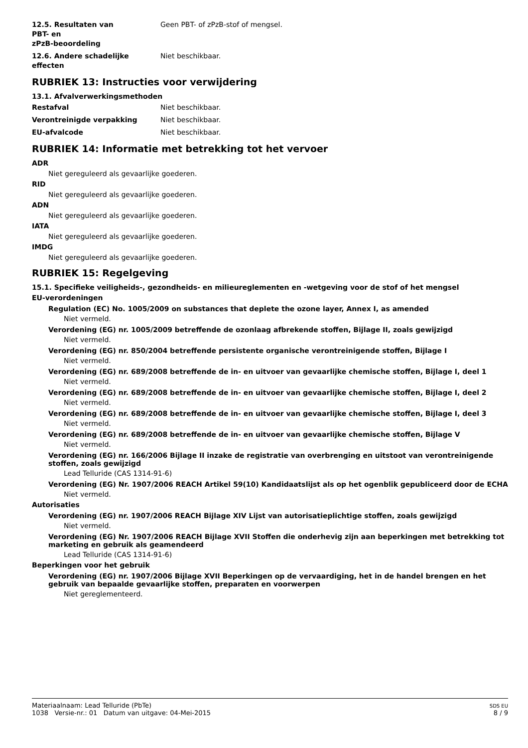12.5. Resultaten van
PBT- en
zPzB-beoordeling
Geen PBT- of zPzB-stof of mengsel.
12.6. Andere schadelijke
effecten
Niet beschikbaar.
RUBRIEK 13: Instructies voor verwijdering
13.1. Afvalverwerkingsmethoden
Restafval Niet beschikbaar.
Verontreinigde verpakking Niet beschikbaar.
EU-afvalcode Niet beschikbaar.
RUBRIEK 14: Informatie met betrekking tot het vervoer
ADR
Niet gereguleerd als gevaarlijke goederen.
RID
Niet gereguleerd als gevaarlijke goederen.
ADN
Niet gereguleerd als gevaarlijke goederen.
IATA
Niet gereguleerd als gevaarlijke goederen.
IMDG
Niet gereguleerd als gevaarlijke goederen.
RUBRIEK 15: Regelgeving
15.1. Specifieke veiligheids-, gezondheids- en milieureglementen en -wetgeving voor de stof of het mengsel
EU-verordeningen
Regulation (EC) No. 1005/2009 on substances that deplete the ozone layer, Annex I, as amended
Niet vermeld.
Verordening (EG) nr. 1005/2009 betreffende de ozonlaag afbrekende stoffen, Bijlage II, zoals gewijzigd
Niet vermeld.
Verordening (EG) nr. 850/2004 betreffende persistente organische verontreinigende stoffen, Bijlage I
Niet vermeld.
Verordening (EG) nr. 689/2008 betreffende de in- en uitvoer van gevaarlijke chemische stoffen, Bijlage I, deel 1
Niet vermeld.
Verordening (EG) nr. 689/2008 betreffende de in- en uitvoer van gevaarlijke chemische stoffen, Bijlage I, deel 2
Niet vermeld.
Verordening (EG) nr. 689/2008 betreffende de in- en uitvoer van gevaarlijke chemische stoffen, Bijlage I, deel 3
Niet vermeld.
Verordening (EG) nr. 689/2008 betreffende de in- en uitvoer van gevaarlijke chemische stoffen, Bijlage V
Niet vermeld.
Verordening (EG) nr. 166/2006 Bijlage II inzake de registratie van overbrenging en uitstoot van verontreinigende stoffen, zoals gewijzigd
Lead Telluride (CAS 1314-91-6)
Verordening (EG) Nr. 1907/2006 REACH Artikel 59(10) Kandidaatslijst als op het ogenblik gepubliceerd door de ECHA
Niet vermeld.
Autorisaties
Verordening (EG) nr. 1907/2006 REACH Bijlage XIV Lijst van autorisatieplichtige stoffen, zoals gewijzigd
Niet vermeld.
Verordening (EG) Nr. 1907/2006 REACH Bijlage XVII Stoffen die onderhevig zijn aan beperkingen met betrekking tot marketing en gebruik als geamendeerd
Lead Telluride (CAS 1314-91-6)
Beperkingen voor het gebruik
Verordening (EG) nr. 1907/2006 Bijlage XVII Beperkingen op de vervaardiging, het in de handel brengen en het gebruik van bepaalde gevaarlijke stoffen, preparaten en voorwerpen
Niet gereglementeerd.
Materiaalnaam: Lead Telluride (PbTe)
1038 Versie-nr.: 01 Datum van uitgave: 04-Mei-2015
SDS EU
8 / 9